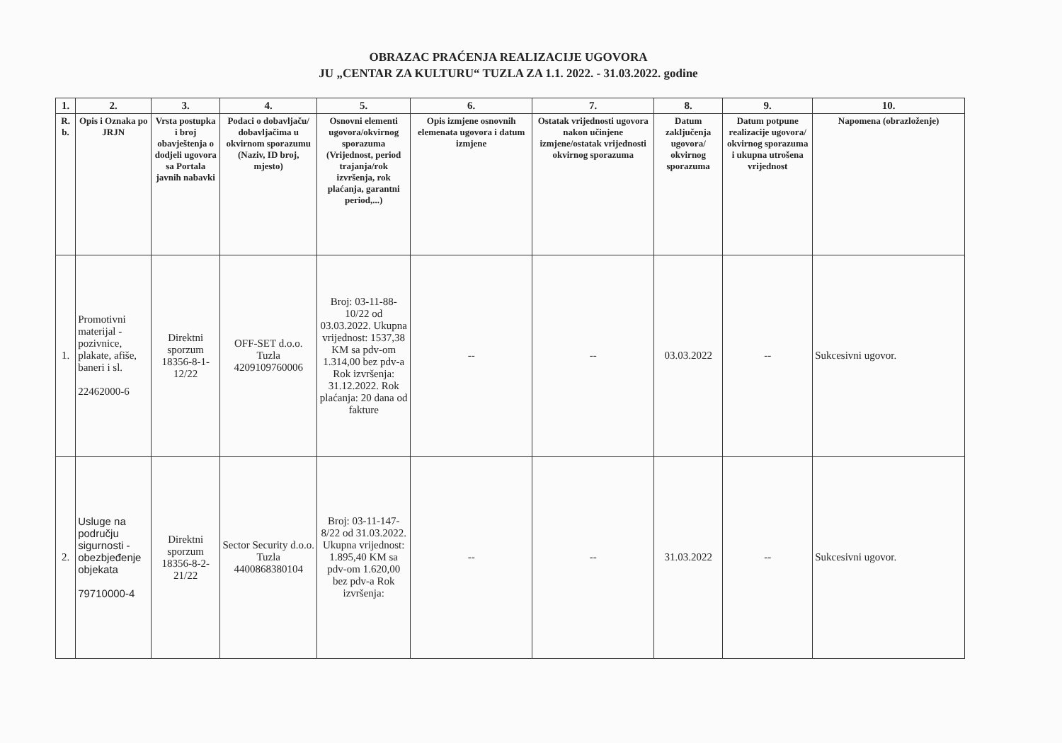OBRAZAC PRAĆENJA REALIZACIJE UGOVORA
JU „CENTAR ZA KULTURU“ TUZLA ZA 1.1. 2022. - 31.03.2022. godine
| 1. | 2. | 3. | 4. | 5. | 6. | 7. | 8. | 9. | 10. |
| --- | --- | --- | --- | --- | --- | --- | --- | --- | --- |
| R. b. | Opis i Oznaka po JRJN | Vrsta postupka i broj obavještenja o dodjeli ugovora sa Portala javnih nabavki | Podaci o dobavljaču/ dobavljačima u okvirnom sporazumu (Naziv, ID broj, mjesto) | Osnovni elementi ugovora/okvirnog sporazuma (Vrijednost, period trajanja/rok izvršenja, rok plaćanja, garantni period,...) | Opis izmjene osnovnih elemenata ugovora i datum izmjene | Ostatak vrijednosti ugovora nakon učinjene izmjene/ostatak vrijednosti okvirnog sporazuma | Datum zaključenja ugovora/ okvirnog sporazuma | Datum potpune realizacije ugovora/ okvirnog sporazuma i ukupna utrošena vrijednost | Napomena (obrazloženje) |
| 1. | Promotivni materijal - pozivnice, plakate, afiše, baneri i sl. 22462000-6 | Direktni sporzum 18356-8-1-12/22 | OFF-SET d.o.o. Tuzla 4209109760006 | Broj: 03-11-88-10/22 od 03.03.2022. Ukupna vrijednost: 1537,38 KM sa pdv-om 1.314,00 bez pdv-a Rok izvršenja: 31.12.2022. Rok plaćanja: 20 dana od fakture | -- | -- | 03.03.2022 | -- | Sukcesivni ugovor. |
| 2. | Usluge na području sigurnosti - obezbjeđenje objekata 79710000-4 | Direktni sporzum 18356-8-2-21/22 | Sector Security d.o.o. Tuzla 4400868380104 | Broj: 03-11-147-8/22 od 31.03.2022. Ukupna vrijednost: 1.895,40 KM sa pdv-om 1.620,00 bez pdv-a Rok izvršenja: | -- | -- | 31.03.2022 | -- | Sukcesivni ugovor. |